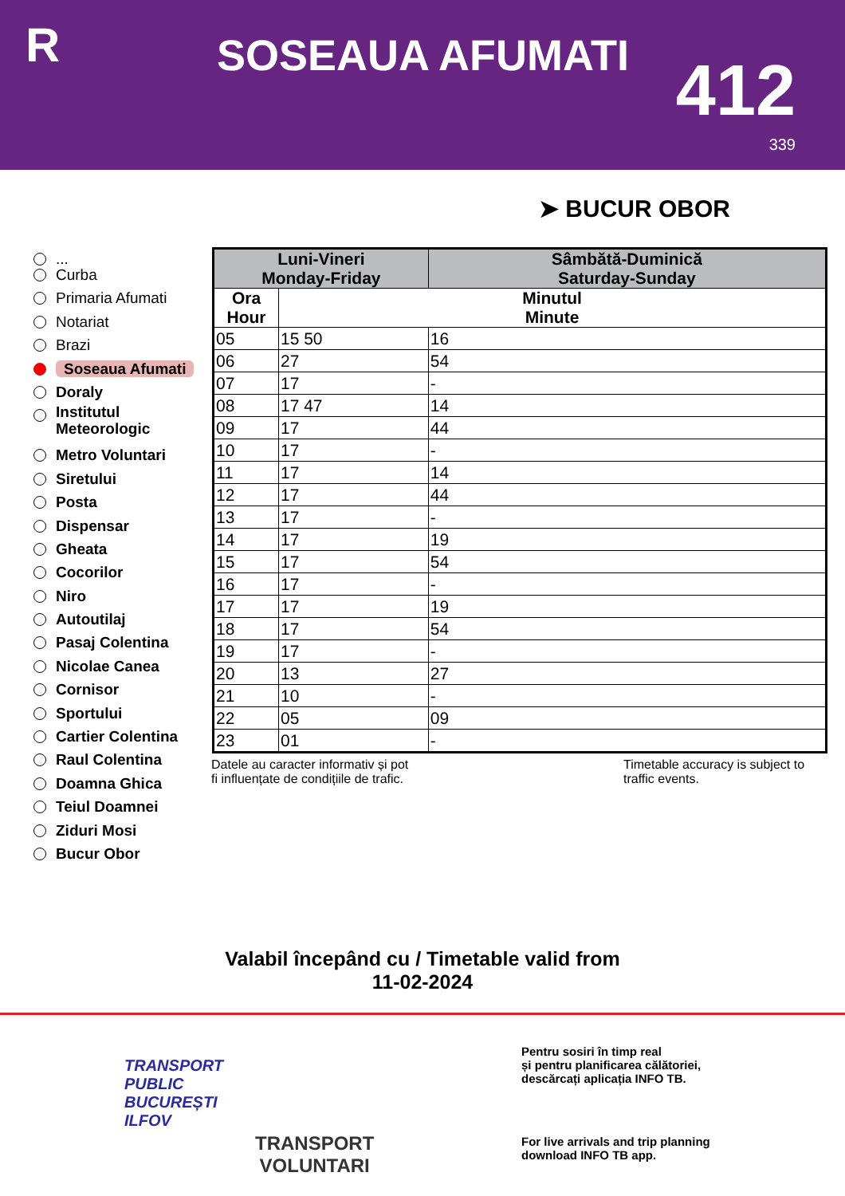R SOSEAUA AFUMATI 412
339
➤ BUCUR OBOR
...
Curba
Primaria Afumati
Notariat
Brazi
Soseaua Afumati
Doraly
Institutul
Meteorologic
Metro Voluntari
Siretului
Posta
Dispensar
Gheata
Cocorilor
Niro
Autoutilaj
Pasaj Colentina
Nicolae Canea
Cornisor
Sportului
Cartier Colentina
Raul Colentina
Doamna Ghica
Teiul Doamnei
Ziduri Mosi
Bucur Obor
| Luni-Vineri Monday-Friday | | Sâmbătă-Duminică Saturday-Sunday |
| --- | --- | --- |
| Ora Hour | Minutul Minute | |
| 05 | 15 50 | 16 |
| 06 | 27 | 54 |
| 07 | 17 | - |
| 08 | 17 47 | 14 |
| 09 | 17 | 44 |
| 10 | 17 | - |
| 11 | 17 | 14 |
| 12 | 17 | 44 |
| 13 | 17 | - |
| 14 | 17 | 19 |
| 15 | 17 | 54 |
| 16 | 17 | - |
| 17 | 17 | 19 |
| 18 | 17 | 54 |
| 19 | 17 | - |
| 20 | 13 | 27 |
| 21 | 10 | - |
| 22 | 05 | 09 |
| 23 | 01 | - |
Datele au caracter informativ și pot
fi influențate de condițiile de trafic.
Timetable accuracy is subject to
traffic events.
Valabil începând cu / Timetable valid from
11-02-2024
TRANSPORT
PUBLIC
BUCUREȘTI
ILFOV
TRANSPORT
VOLUNTARI
Pentru sosiri în timp real
și pentru planificarea călătoriei,
descărcați aplicația INFO TB.
For live arrivals and trip planning
download INFO TB app.